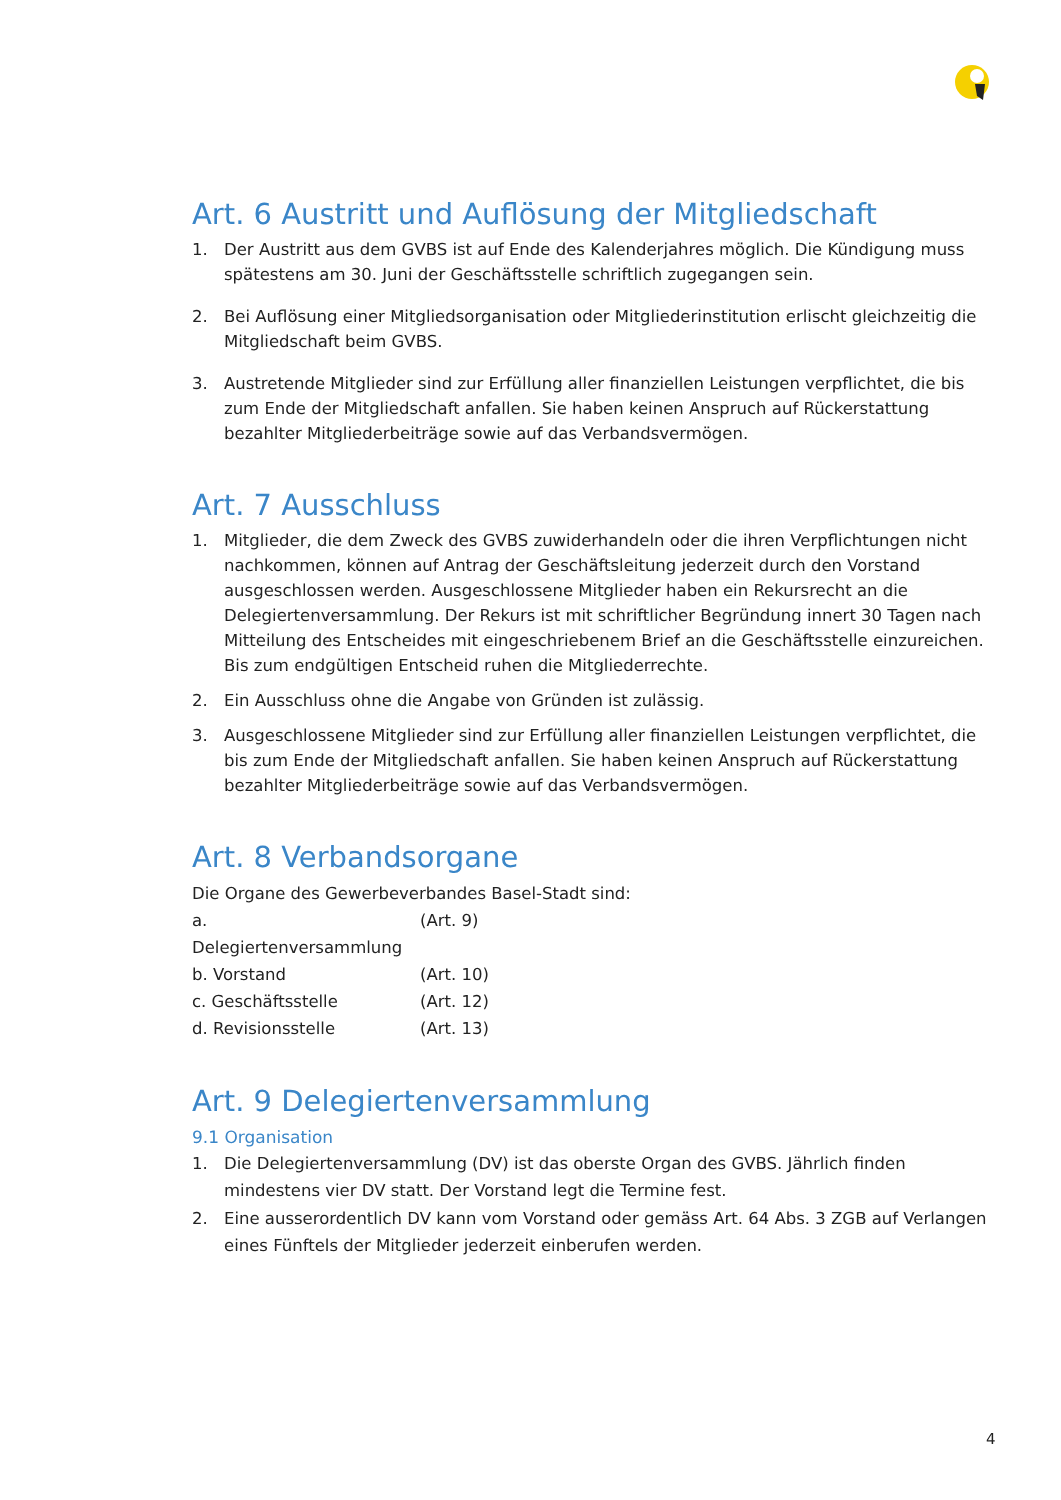Art. 6 Austritt und Auflösung der Mitgliedschaft
1. Der Austritt aus dem GVBS ist auf Ende des Kalenderjahres möglich. Die Kündigung muss spätestens am 30. Juni der Geschäftsstelle schriftlich zugegangen sein.
2. Bei Auflösung einer Mitgliedsorganisation oder Mitgliederinstitution erlischt gleichzeitig die Mitgliedschaft beim GVBS.
3. Austretende Mitglieder sind zur Erfüllung aller finanziellen Leistungen verpflichtet, die bis zum Ende der Mitgliedschaft anfallen. Sie haben keinen Anspruch auf Rückerstattung bezahlter Mitgliederbeiträge sowie auf das Verbandsvermögen.
Art. 7 Ausschluss
1. Mitglieder, die dem Zweck des GVBS zuwiderhandeln oder die ihren Verpflichtungen nicht nachkommen, können auf Antrag der Geschäftsleitung jederzeit durch den Vorstand ausgeschlossen werden. Ausgeschlossene Mitglieder haben ein Rekursrecht an die Delegiertenversammlung. Der Rekurs ist mit schriftlicher Begründung innert 30 Tagen nach Mitteilung des Entscheides mit eingeschriebenem Brief an die Geschäftsstelle einzureichen. Bis zum endgültigen Entscheid ruhen die Mitgliederrechte.
2. Ein Ausschluss ohne die Angabe von Gründen ist zulässig.
3. Ausgeschlossene Mitglieder sind zur Erfüllung aller finanziellen Leistungen verpflichtet, die bis zum Ende der Mitgliedschaft anfallen. Sie haben keinen Anspruch auf Rückerstattung bezahlter Mitgliederbeiträge sowie auf das Verbandsvermögen.
Art. 8 Verbandsorgane
Die Organe des Gewerbeverbandes Basel-Stadt sind:
a. Delegiertenversammlung (Art. 9)
b. Vorstand (Art. 10)
c. Geschäftsstelle (Art. 12)
d. Revisionsstelle (Art. 13)
Art. 9 Delegiertenversammlung
9.1 Organisation
1. Die Delegiertenversammlung (DV) ist das oberste Organ des GVBS. Jährlich finden mindestens vier DV statt. Der Vorstand legt die Termine fest.
2. Eine ausserordentlich DV kann vom Vorstand oder gemäss Art. 64 Abs. 3 ZGB auf Verlangen eines Fünftels der Mitglieder jederzeit einberufen werden.
4